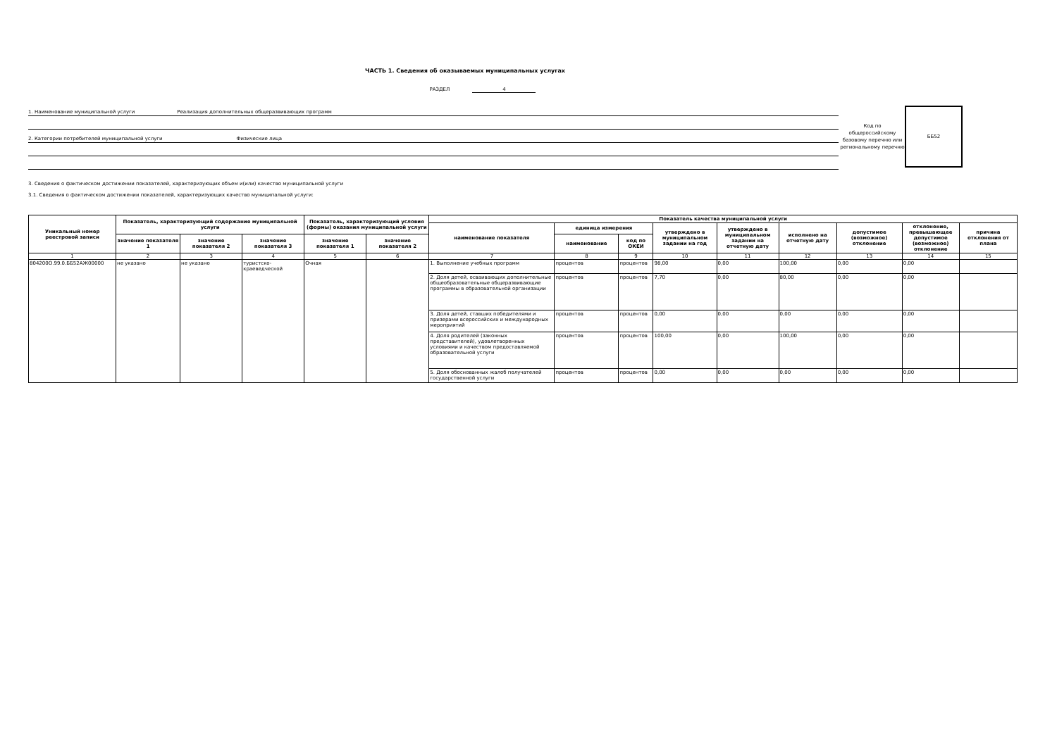ЧАСТЬ 1. Сведения об оказываемых муниципальных услугах
РАЗДЕЛ 4
1. Наименование муниципальной услуги Реализация дополнительных общеразвивающих программ
2. Категории потребителей муниципальной услуги Физические лица
Код по общероссийскому базовому перечню или региональному перечню
ББ52
3. Сведения о фактическом достижении показателей, характеризующих объем и(или) качество муниципальной услуги
3.1. Сведения о фактическом достижении показателей, характеризующих качество муниципальной услуги:
| Уникальный номер реестровой записи | Показатель, характеризующий содержание муниципальной услуги | | | Показатель, характеризующий условия (формы) оказания муниципальной услуги | | Показатель качества муниципальной услуги | | | | | | | | |
| --- | --- | --- | --- | --- | --- | --- | --- | --- | --- | --- | --- | --- | --- | --- |
| | | | | | | наименование показателя | единица измерения | | утверждено в муниципальном задании на год | утверждено в муниципальном задании на отчетную дату | исполнено на отчетную дату | допустимое (возможное) отклонение | отклонение, превышающее допустимое (возможное) отклонение | причина отклонения от плана |
| | значение показателя 1 | значение показателя 2 | значение показателя 3 | значение показателя 1 | значение показателя 2 | | наименование | код по ОКЕИ | | | | | | |
| 1 | 2 | 3 | 4 | 5 | 6 | 7 | 8 | 9 | 10 | 11 | 12 | 13 | 14 | 15 |
| 804200О.99.0.ББ52АЖ00000 | не указано | не указано | туристско-краеведческой | Очная | | 1. Выполнение учебных программ | процентов | процентов | 98,00 | 0,00 | 100,00 | 0,00 | 0,00 | |
| | | | | | | 2. Доля детей, осваивающих дополнительные общеобразовательные общеразвивающие программы в образовательной организации | процентов | процентов | 7,70 | 0,00 | 80,00 | 0,00 | 0,00 | |
| | | | | | | 3. Доля детей, ставших победителями и призерами всероссийских и международных мероприятий | процентов | процентов | 0,00 | 0,00 | 0,00 | 0,00 | 0,00 | |
| | | | | | | 4. Доля родителей (законных представителей), удовлетворенных условиями и качеством предоставляемой образовательной услуги | процентов | процентов | 100,00 | 0,00 | 100,00 | 0,00 | 0,00 | |
| | | | | | | 5. Доля обоснованных жалоб получателей государственной услуги | процентов | процентов | 0,00 | 0,00 | 0,00 | 0,00 | 0,00 | |